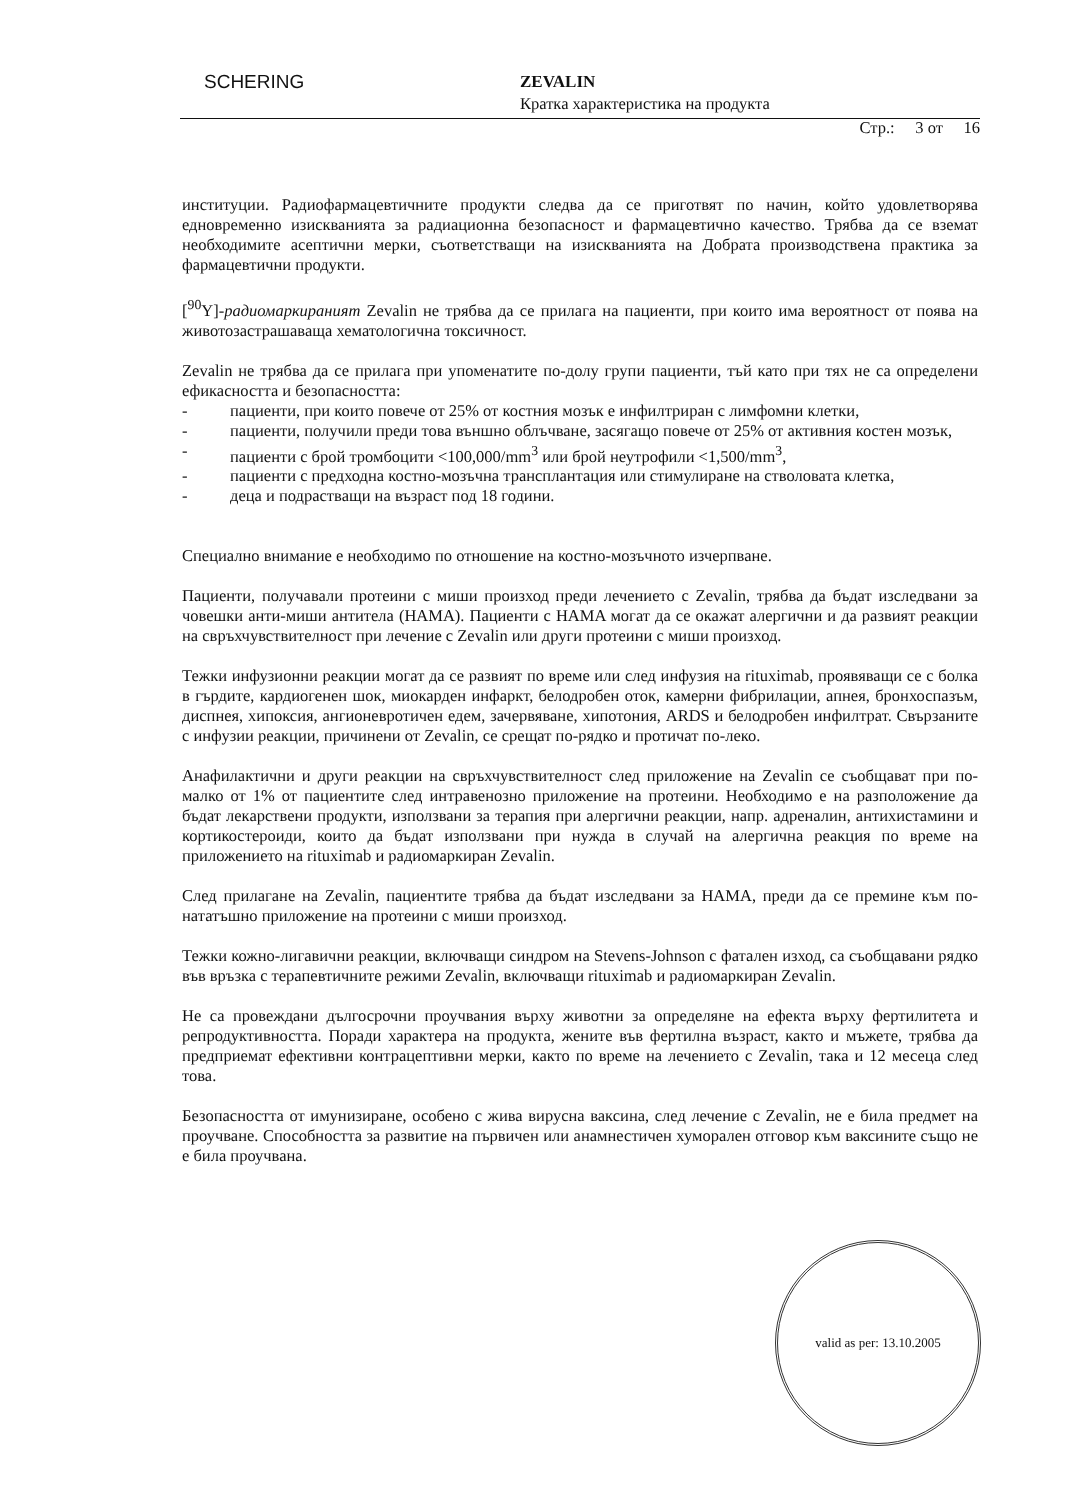SCHERING ZEVALIN
Кратка характеристика на продукта
Стр.: 3 от 16
институции. Радиофармацевтичните продукти следва да се приготвят по начин, който удовлетворява едновременно изискванията за радиационна безопасност и фармацевтично качество. Трябва да се вземат необходимите асептични мерки, съответстващи на изискванията на Добрата производствена практика за фармацевтични продукти.
[<sup>90</sup>Y]-радиомаркираният Zevalin не трябва да се прилага на пациенти, при които има вероятност от поява на животозастрашаваща хематологична токсичност.
Zevalin не трябва да се прилага при упоменатите по-долу групи пациенти, тъй като при тях не са определени ефикасността и безопасността:
- пациенти, при които повече от 25% от костния мозък е инфилтриран с лимфомни клетки,
- пациенти, получили преди това външно облъчване, засягащо повече от 25% от активния костен мозък,
- пациенти с брой тромбоцити <100,000/mm<sup>3</sup> или брой неутрофили <1,500/mm<sup>3</sup>,
- пациенти с предходна костно-мозъчна трансплантация или стимулиране на стволовата клетка,
- деца и подрастващи на възраст под 18 години.
Специално внимание е необходимо по отношение на костно-мозъчното изчерпване.
Пациенти, получавали протеини с миши произход преди лечението с Zevalin, трябва да бъдат изследвани за човешки анти-миши антитела (HAMA). Пациенти с HAMA могат да се окажат алергични и да развият реакции на свръхчувствителност при лечение с Zevalin или други протеини с миши произход.
Тежки инфузионни реакции могат да се развият по време или след инфузия на rituximab, проявяващи се с болка в гърдите, кардиогенен шок, миокарден инфаркт, белодробен оток, камерни фибрилации, апнея, бронхоспазъм, диспнея, хипоксия, ангионевротичен едем, зачервяване, хипотония, ARDS и белодробен инфилтрат. Свързаните с инфузии реакции, причинени от Zevalin, се срещат по-рядко и протичат по-леко.
Анафилактични и други реакции на свръхчувствителност след приложение на Zevalin се съобщават при по-малко от 1% от пациентите след интравенозно приложение на протеини. Необходимо е на разположение да бъдат лекарствени продукти, използвани за терапия при алергични реакции, напр. адреналин, антихистамини и кортикостероиди, които да бъдат използвани при нужда в случай на алергична реакция по време на приложението на rituximab и радиомаркиран Zevalin.
След прилагане на Zevalin, пациентите трябва да бъдат изследвани за HAMA, преди да се премине към по-нататъшно приложение на протеини с миши произход.
Тежки кожно-лигавични реакции, включващи синдром на Stevens-Johnson с фатален изход, са съобщавани рядко във връзка с терапевтичните режими Zevalin, включващи rituximab и радиомаркиран Zevalin.
Не са провеждани дългосрочни проучвания върху животни за определяне на ефекта върху фертилитета и репродуктивността. Поради характера на продукта, жените във фертилна възраст, както и мъжете, трябва да предприемат ефективни контрацептивни мерки, както по време на лечението с Zevalin, така и 12 месеца след това.
Безопасността от имунизиране, особено с жива вирусна ваксина, след лечение с Zevalin, не е била предмет на проучване. Способността за развитие на първичен или анамнестичен хуморален отговор към ваксините също не е била проучвана.
valid as per: 13.10.2005